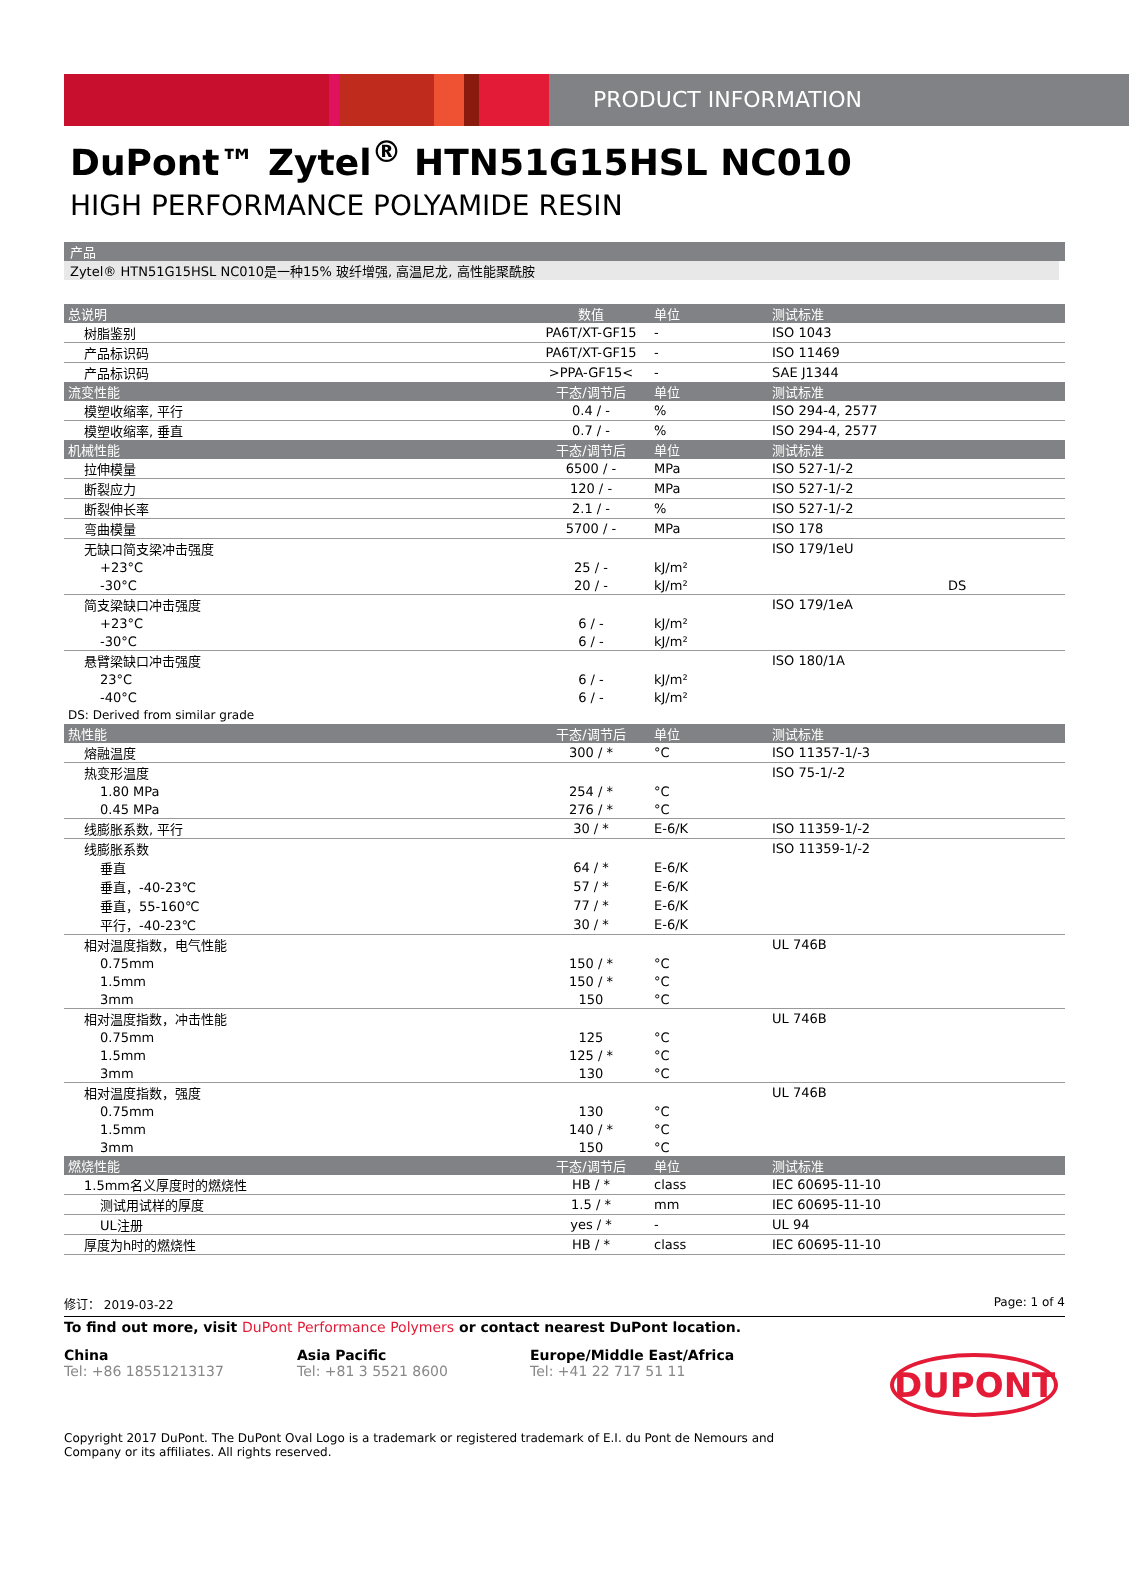PRODUCT INFORMATION
DuPont™ Zytel<sup>®</sup> HTN51G15HSL NC010
HIGH PERFORMANCE POLYAMIDE RESIN
产品
Zytel® HTN51G15HSL NC010是一种15% 玻纤增强, 高温尼龙, 高性能聚酰胺
| 总说明 | 数值 | 单位 | 测试标准 |
| --- | --- | --- | --- |
| 树脂鉴别 | PA6T/XT-GF15 | - | ISO 1043 |
| 产品标识码 | PA6T/XT-GF15 | - | ISO 11469 |
| 产品标识码 | >PPA-GF15< | - | SAE J1344 |
| 流变性能 | 干态/调节后 | 单位 | 测试标准 |
| 模塑收缩率, 平行 | 0.4 / - | % | ISO 294-4, 2577 |
| 模塑收缩率, 垂直 | 0.7 / - | % | ISO 294-4, 2577 |
| 机械性能 | 干态/调节后 | 单位 | 测试标准 |
| 拉伸模量 | 6500 / - | MPa | ISO 527-1/-2 |
| 断裂应力 | 120 / - | MPa | ISO 527-1/-2 |
| 断裂伸长率 | 2.1 / - | % | ISO 527-1/-2 |
| 弯曲模量 | 5700 / - | MPa | ISO 178 |
| 无缺口简支梁冲击强度 | | | ISO 179/1eU |
| +23°C | 25 / - | kJ/m² | |
| -30°C | 20 / - | kJ/m² | DS |
| 简支梁缺口冲击强度 | | | ISO 179/1eA |
| +23°C | 6 / - | kJ/m² | |
| -30°C | 6 / - | kJ/m² | |
| 悬臂梁缺口冲击强度 | | | ISO 180/1A |
| 23°C | 6 / - | kJ/m² | |
| -40°C | 6 / - | kJ/m² | |
| DS: Derived from similar grade | | | |
| 热性能 | 干态/调节后 | 单位 | 测试标准 |
| 熔融温度 | 300 / * | °C | ISO 11357-1/-3 |
| 热变形温度 | | | ISO 75-1/-2 |
| 1.80 MPa | 254 / * | °C | |
| 0.45 MPa | 276 / * | °C | |
| 线膨胀系数, 平行 | 30 / * | E-6/K | ISO 11359-1/-2 |
| 线膨胀系数 | | | ISO 11359-1/-2 |
| 垂直 | 64 / * | E-6/K | |
| 垂直，-40-23℃ | 57 / * | E-6/K | |
| 垂直，55-160℃ | 77 / * | E-6/K | |
| 平行，-40-23℃ | 30 / * | E-6/K | |
| 相对温度指数，电气性能 | | | UL 746B |
| 0.75mm | 150 / * | °C | |
| 1.5mm | 150 / * | °C | |
| 3mm | 150 | °C | |
| 相对温度指数，冲击性能 | | | UL 746B |
| 0.75mm | 125 | °C | |
| 1.5mm | 125 / * | °C | |
| 3mm | 130 | °C | |
| 相对温度指数，强度 | | | UL 746B |
| 0.75mm | 130 | °C | |
| 1.5mm | 140 / * | °C | |
| 3mm | 150 | °C | |
| 燃烧性能 | 干态/调节后 | 单位 | 测试标准 |
| 1.5mm名义厚度时的燃烧性 | HB / * | class | IEC 60695-11-10 |
| 测试用试样的厚度 | 1.5 / * | mm | IEC 60695-11-10 |
| UL注册 | yes / * | - | UL 94 |
| 厚度为h时的燃烧性 | HB / * | class | IEC 60695-11-10 |
修订： 2019-03-22 Page: 1 of 4
To find out more, visit DuPont Performance Polymers or contact nearest DuPont location.
China
Tel: +86 18551213137
Asia Pacific
Tel: +81 3 5521 8600
Europe/Middle East/Africa
Tel: +41 22 717 51 11
DUPONT
Copyright 2017 DuPont. The DuPont Oval Logo is a trademark or registered trademark of E.I. du Pont de Nemours and Company or its affiliates. All rights reserved.